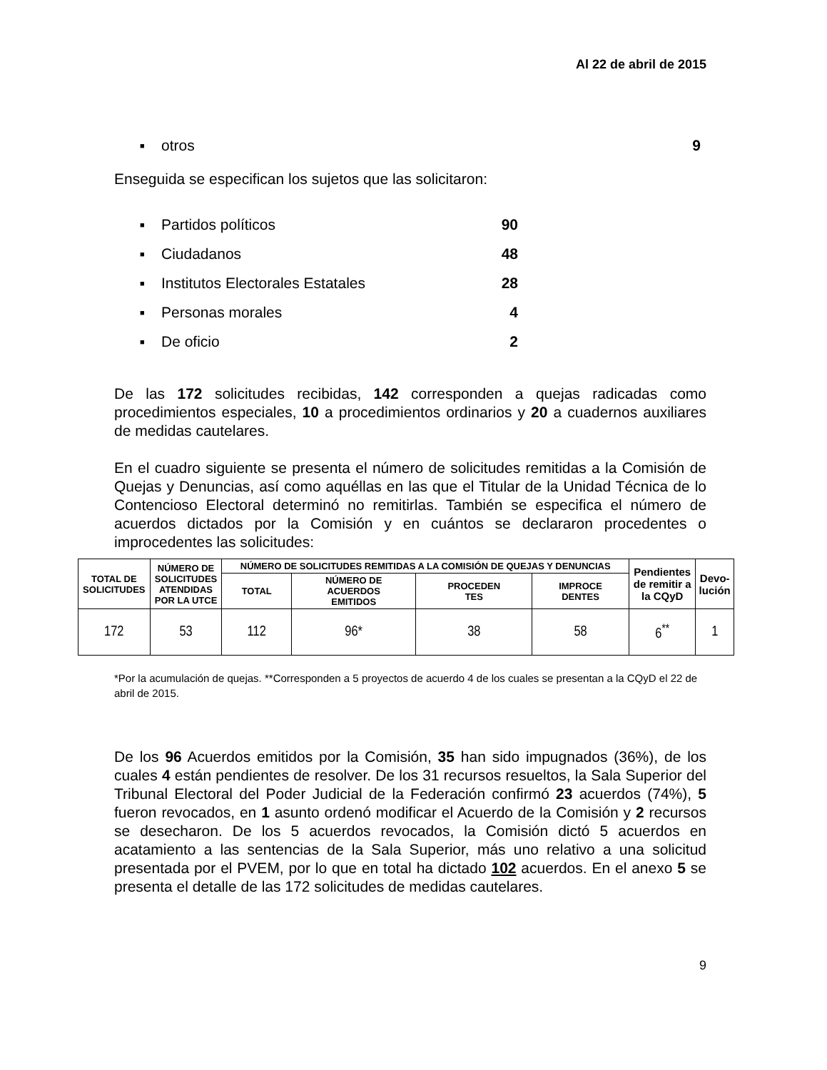Al 22 de abril de 2015
■ otros 9
Enseguida se especifican los sujetos que las solicitaron:
■ Partidos políticos 90
■ Ciudadanos 48
■ Institutos Electorales Estatales 28
■ Personas morales 4
■ De oficio 2
De las 172 solicitudes recibidas, 142 corresponden a quejas radicadas como procedimientos especiales, 10 a procedimientos ordinarios y 20 a cuadernos auxiliares de medidas cautelares.
En el cuadro siguiente se presenta el número de solicitudes remitidas a la Comisión de Quejas y Denuncias, así como aquéllas en las que el Titular de la Unidad Técnica de lo Contencioso Electoral determinó no remitirlas. También se especifica el número de acuerdos dictados por la Comisión y en cuántos se declararon procedentes o improcedentes las solicitudes:
| TOTAL DE SOLICITUDES | NÚMERO DE SOLICITUDES ATENDIDAS POR LA UTCE | NÚMERO DE SOLICITUDES REMITIDAS A LA COMISIÓN DE QUEJAS Y DENUNCIAS | | | | Pendientes de remitir a la CQyD | Devo- lución |
| --- | --- | --- | --- | --- | --- | --- | --- |
| | | TOTAL | NÚMERO DE ACUERDOS EMITIDOS | PROCEDEN TES | IMPROCE DENTES | | |
| 172 | 53 | 112 | 96* | 38 | 58 | 6<sup>**</sup> | 1 |
*Por la acumulación de quejas. **Corresponden a 5 proyectos de acuerdo 4 de los cuales se presentan a la CQyD el 22 de abril de 2015.
De los 96 Acuerdos emitidos por la Comisión, 35 han sido impugnados (36%), de los cuales 4 están pendientes de resolver. De los 31 recursos resueltos, la Sala Superior del Tribunal Electoral del Poder Judicial de la Federación confirmó 23 acuerdos (74%), 5 fueron revocados, en 1 asunto ordenó modificar el Acuerdo de la Comisión y 2 recursos se desecharon. De los 5 acuerdos revocados, la Comisión dictó 5 acuerdos en acatamiento a las sentencias de la Sala Superior, más uno relativo a una solicitud presentada por el PVEM, por lo que en total ha dictado 102 acuerdos. En el anexo 5 se presenta el detalle de las 172 solicitudes de medidas cautelares.
9